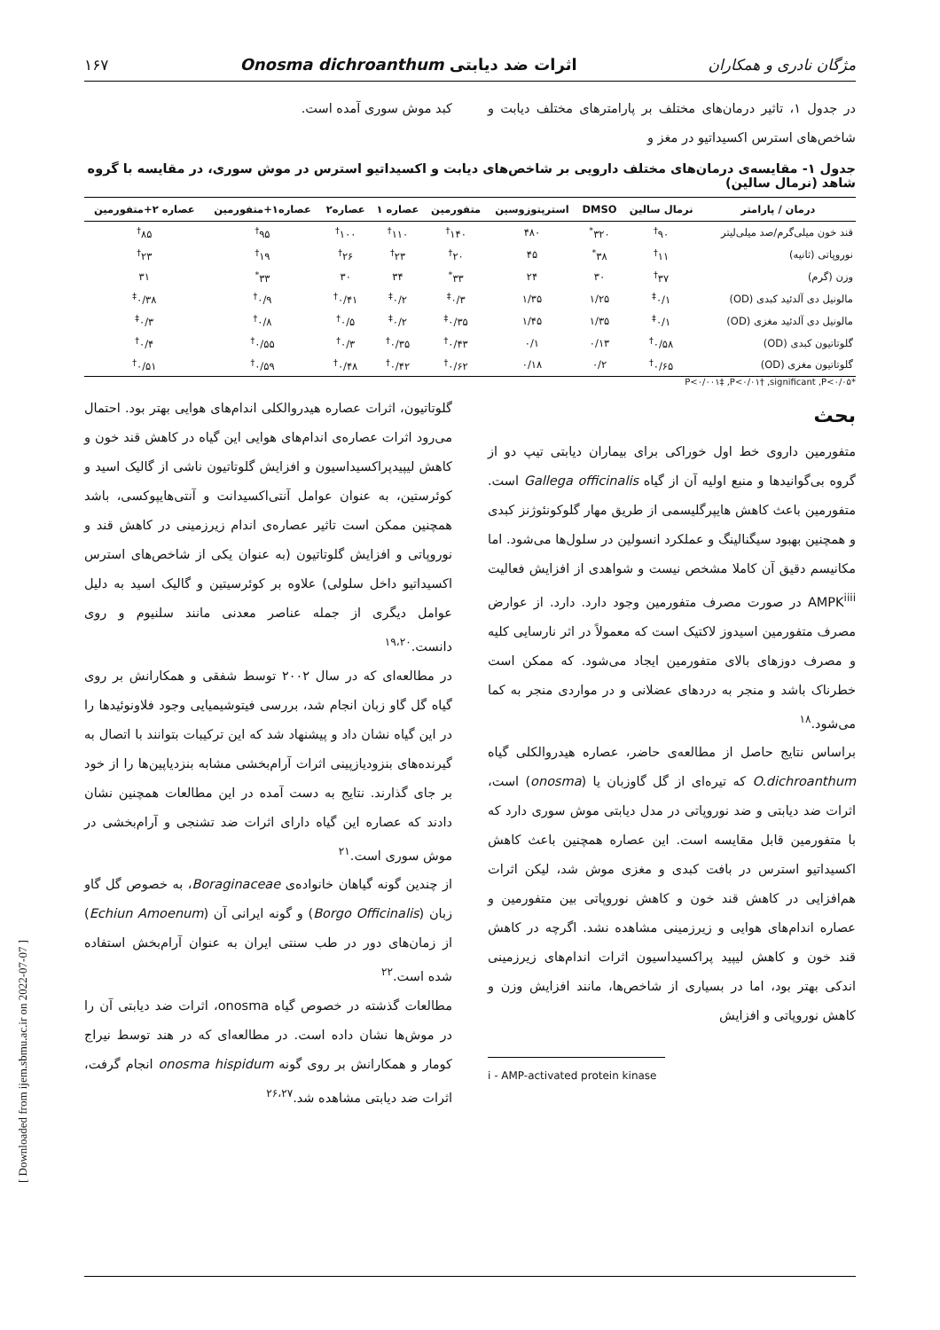مژگان نادری و همکاران اثرات ضد دیابتی Onosma dichroanthum ۱۶۷
در جدول ۱، تاثیر درمان‌های مختلف بر پارامترهای مختلف دیابت و شاخص‌های استرس اکسیداتیو در مغز و
کبد موش سوری آمده است.
جدول ۱- مقایسه‌ی درمان‌های مختلف دارویی بر شاخص‌های دیابت و اکسیداتیو استرس در موش سوری، در مقایسه با گروه شاهد (نرمال سالین)
| درمان / پارامتر | نرمال سالین | DMSO | استرپتوزوسین | متفورمین | عصاره ۱ | عصاره۲ | عصاره۱+متفورمین | عصاره ۲+متفورمین |
| --- | --- | --- | --- | --- | --- | --- | --- | --- |
| قند خون میلی‌گرم/صد میلی‌لیتر | ۹۰<sup>†</sup> | ۳۲۰<sup>*</sup> | ۴۸۰ | ۱۴۰<sup>†</sup> | ۱۱۰<sup>†</sup> | ۱۰۰<sup>†</sup> | ۹۵<sup>†</sup> | ۸۵<sup>†</sup> |
| نوروپاتی (ثانیه) | ۱۱<sup>†</sup> | ۳۸<sup>*</sup> | ۴۵ | ۲۰<sup>†</sup> | ۲۳<sup>†</sup> | ۲۶<sup>†</sup> | ۱۹<sup>†</sup> | ۲۳<sup>†</sup> |
| وزن (گرم) | ۳۷<sup>†</sup> | ۳۰ | ۲۴ | ۳۳<sup>*</sup> | ۳۴ | ۳۰ | ۳۳<sup>*</sup> | ۳۱ |
| مالونیل دی آلدئید کبدی (OD) | ۰/۱<sup>‡</sup> | ۱/۲۵ | ۱/۳۵ | ۰/۳<sup>‡</sup> | ۰/۲<sup>‡</sup> | ۰/۴۱<sup>†</sup> | ۰/۹<sup>†</sup> | ۰/۳۸<sup>‡</sup> |
| مالونیل دی آلدئید مغزی (OD) | ۰/۱<sup>‡</sup> | ۱/۳۵ | ۱/۴۵ | ۰/۳۵<sup>‡</sup> | ۰/۲<sup>‡</sup> | ۰/۵<sup>†</sup> | ۰/۸<sup>†</sup> | ۰/۳<sup>‡</sup> |
| گلوتاتیون کبدی (OD) | ۰/۵۸<sup>†</sup> | ۰/۱۳ | ۰/۱ | ۰/۴۳<sup>†</sup> | ۰/۳۵<sup>†</sup> | ۰/۳<sup>†</sup> | ۰/۵۵<sup>†</sup> | ۰/۴<sup>†</sup> |
| گلوتاتیون مغزی (OD) | ۰/۶۵<sup>†</sup> | ۰/۲ | ۰/۱۸ | ۰/۶۲<sup>†</sup> | ۰/۴۲<sup>†</sup> | ۰/۴۸<sup>†</sup> | ۰/۵۹<sup>†</sup> | ۰/۵۱<sup>†</sup> |
P<۰/۰۰۱‡ ,P<۰/۰۱† ,significant ,P<۰/۰۵*
بحث
متفورمین داروی خط اول خوراکی برای بیماران دیابتی تیپ دو از گروه بی‌گوانیدها و منبع اولیه آن از گیاه Gallega officinalis است. متفورمین باعث کاهش هایپرگلیسمی از طریق مهار گلوکونئوژنز کبدی و همچنین بهبود سیگنالینگ و عملکرد انسولین در سلول‌ها می‌شود. اما مکانیسم دقیق آن کاملا مشخص نیست و شواهدی از افزایش فعالیت AMPK<sup>iiii</sup> در صورت مصرف متفورمین وجود دارد. دارد. از عوارض مصرف متفورمین اسیدوز لاکتیک است که معمولاً در اثر نارسایی کلیه و مصرف دوزهای بالای متفورمین ایجاد می‌شود. که ممکن است خطرناک باشد و منجر به دردهای عضلانی و در مواردی منجر به کما می‌شود.<sup>۱۸</sup>
براساس نتایج حاصل از مطالعه‌ی حاضر، عصاره هیدروالکلی گیاه O.dichroanthum که تیره‌ای از گل گاوزبان یا (onosma) است، اثرات ضد دیابتی و ضد نوروپاتی در مدل دیابتی موش سوری دارد که با متفورمین قابل مقایسه است. این عصاره همچنین باعث کاهش اکسیداتیو استرس در بافت کبدی و مغزی موش شد، لیکن اثرات هم‌افزایی در کاهش قند خون و کاهش نوروپاتی بین متفورمین و عصاره اندام‌های هوایی و زیرزمینی مشاهده نشد. اگرچه در کاهش قند خون و کاهش لیپید پراکسیداسیون اثرات اندام‌های زیرزمینی اندکی بهتر بود، اما در بسیاری از شاخص‌ها، مانند افزایش وزن و کاهش نوروپاتی و افزایش
i - AMP-activated protein kinase
گلوتاتیون، اثرات عصاره هیدروالکلی اندام‌های هوایی بهتر بود. احتمال می‌رود اثرات عصاره‌ی اندام‌های هوایی این گیاه در کاهش قند خون و کاهش لیپیدپراکسیداسیون و افزایش گلوتاتیون ناشی از گالیک اسید و کوئرستین، به عنوان عوامل آنتی‌اکسیدانت و آنتی‌هایپوکسی، باشد همچنین ممکن است تاثیر عصاره‌ی اندام زیرزمینی در کاهش قند و نوروپاتی و افزایش گلوتاتیون (به عنوان یکی از شاخص‌های استرس اکسیداتیو داخل سلولی) علاوه بر کوئرسیتین و گالیک اسید به دلیل عوامل دیگری از جمله عناصر معدنی مانند سلنیوم و روی دانست.<sup>۱۹،۲۰</sup>
در مطالعه‌ای که در سال ۲۰۰۲ توسط شفقی و همکارانش بر روی گیاه گل گاو زبان انجام شد، بررسی فیتوشیمیایی وجود فلاونوئیدها را در این گیاه نشان داد و پیشنهاد شد که این ترکیبات بتوانند با اتصال به گیرنده‌های بنزودیازپینی اثرات آرام‌بخشی مشابه بنزدیاپین‌ها را از خود بر جای گذارند. نتایج به دست آمده در این مطالعات همچنین نشان دادند که عصاره این گیاه دارای اثرات ضد تشنجی و آرام‌بخشی در موش سوری است.<sup>۲۱</sup>
از چندین گونه گیاهان خانواده‌ی Boraginaceae، به خصوص گل گاو زبان (Borgo Officinalis) و گونه ایرانی آن (Echiun Amoenum) از زمان‌های دور در طب سنتی ایران به عنوان آرام‌بخش استفاده شده است.<sup>۲۲</sup>
مطالعات گذشته در خصوص گیاه onosma، اثرات ضد دیابتی آن را در موش‌ها نشان داده است. در مطالعه‌ای که در هند توسط نیراج کومار و همکارانش بر روی گونه onosma hispidum انجام گرفت، اثرات ضد دیابتی مشاهده شد.<sup>۲۶،۲۷</sup>
[ Downloaded from ijem.sbmu.ac.ir on 2022-07-07 ]